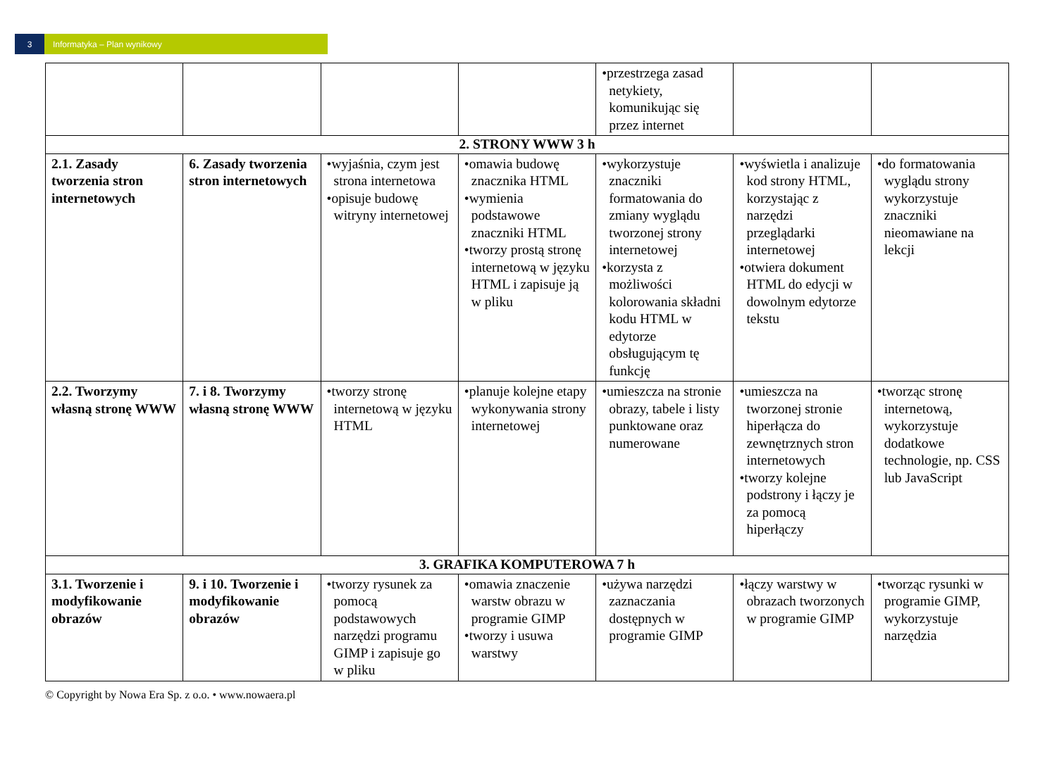3 Informatyka – Plan wynikowy
| | | | | •przestrzega zasad netykiety, komunikując się przez internet | | |
| 2. STRONY WWW 3 h | | | | | | |
| 2.1. Zasady tworzenia stron internetowych | 6. Zasady tworzenia stron internetowych | •wyjaśnia, czym jest strona internetowa •opisuje budowę witryny internetowej | •omawia budowę znacznika HTML •wymienia podstawowe znaczniki HTML •tworzy prostą stronę internetową w języku HTML i zapisuje ją w pliku | •wykorzystuje znaczniki formatowania do zmiany wyglądu tworzonej strony internetowej •korzysta z możliwości kolorowania składni kodu HTML w edytorze obsługującym tę funkcję | •wyświetla i analizuje kod strony HTML, korzystając z narzędzi przeglądarki internetowej •otwiera dokument HTML do edycji w dowolnym edytorze tekstu | •do formatowania wyglądu strony wykorzystuje znaczniki nieomawiane na lekcji |
| 2.2. Tworzymy własną stronę WWW | 7. i 8. Tworzymy własną stronę WWW | •tworzy stronę internetową w języku HTML | •planuje kolejne etapy wykonywania strony internetowej | •umieszcza na stronie obrazy, tabele i listy punktowane oraz numerowane | •umieszcza na tworzonej stronie hiperłącza do zewnętrznych stron internetowych •tworzy kolejne podstrony i łączy je za pomocą hiperłączy | •tworząc stronę internetową, wykorzystuje dodatkowe technologie, np. CSS lub JavaScript |
| 3. GRAFIKA KOMPUTEROWA 7 h | | | | | | |
| 3.1. Tworzenie i modyfikowanie obrazów | 9. i 10. Tworzenie i modyfikowanie obrazów | •tworzy rysunek za pomocą podstawowych narzędzi programu GIMP i zapisuje go w pliku | •omawia znaczenie warstw obrazu w programie GIMP •tworzy i usuwa warstwy | •używa narzędzi zaznaczania dostępnych w programie GIMP | •łączy warstwy w obrazach tworzonych w programie GIMP | •tworząc rysunki w programie GIMP, wykorzystuje narzędzia |
© Copyright by Nowa Era Sp. z o.o. • www.nowaera.pl